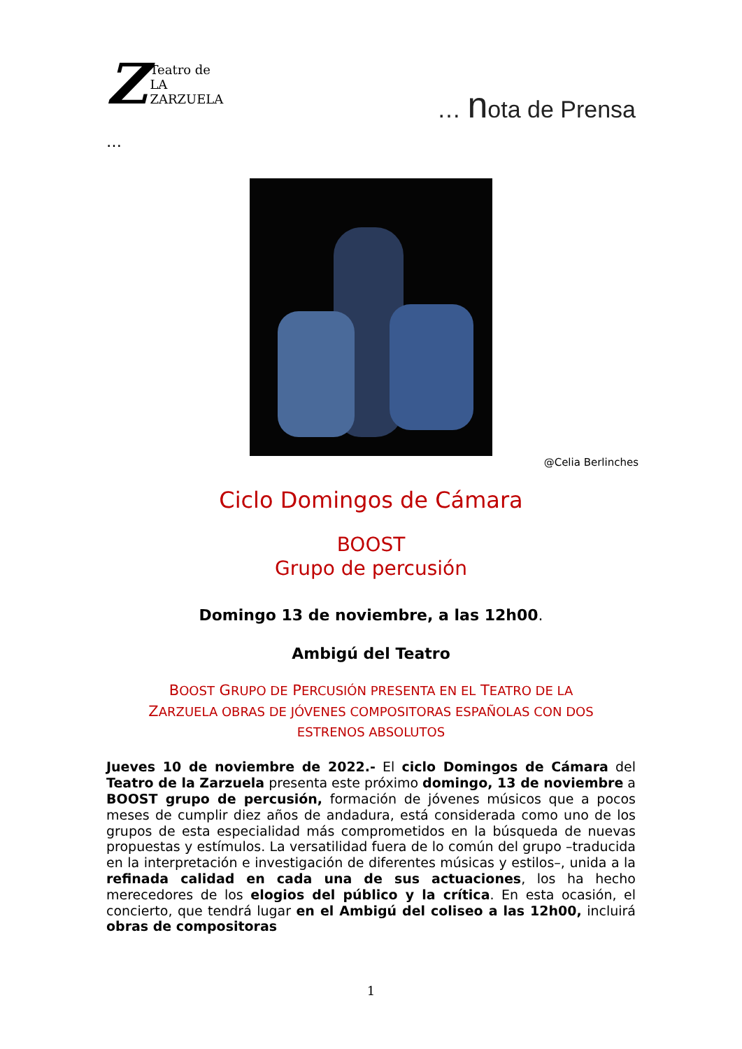Z
Teatro de
LA ZARZUELA
… nota de Prensa
…
@Celia Berlinches
Ciclo Domingos de Cámara
BOOST
Grupo de percusión
Domingo 13 de noviembre, a las 12h00.
Ambigú del Teatro
BOOST GRUPO DE PERCUSIÓN PRESENTA EN EL TEATRO DE LA
ZARZUELA OBRAS DE JÓVENES COMPOSITORAS ESPAÑOLAS CON DOS
ESTRENOS ABSOLUTOS
Jueves 10 de noviembre de 2022.- El ciclo Domingos de Cámara del Teatro de la Zarzuela presenta este próximo domingo, 13 de noviembre a BOOST grupo de percusión, formación de jóvenes músicos que a pocos meses de cumplir diez años de andadura, está considerada como uno de los grupos de esta especialidad más comprometidos en la búsqueda de nuevas propuestas y estímulos. La versatilidad fuera de lo común del grupo –traducida en la interpretación e investigación de diferentes músicas y estilos–, unida a la refinada calidad en cada una de sus actuaciones, los ha hecho merecedores de los elogios del público y la crítica. En esta ocasión, el concierto, que tendrá lugar en el Ambigú del coliseo a las 12h00, incluirá obras de compositoras
1